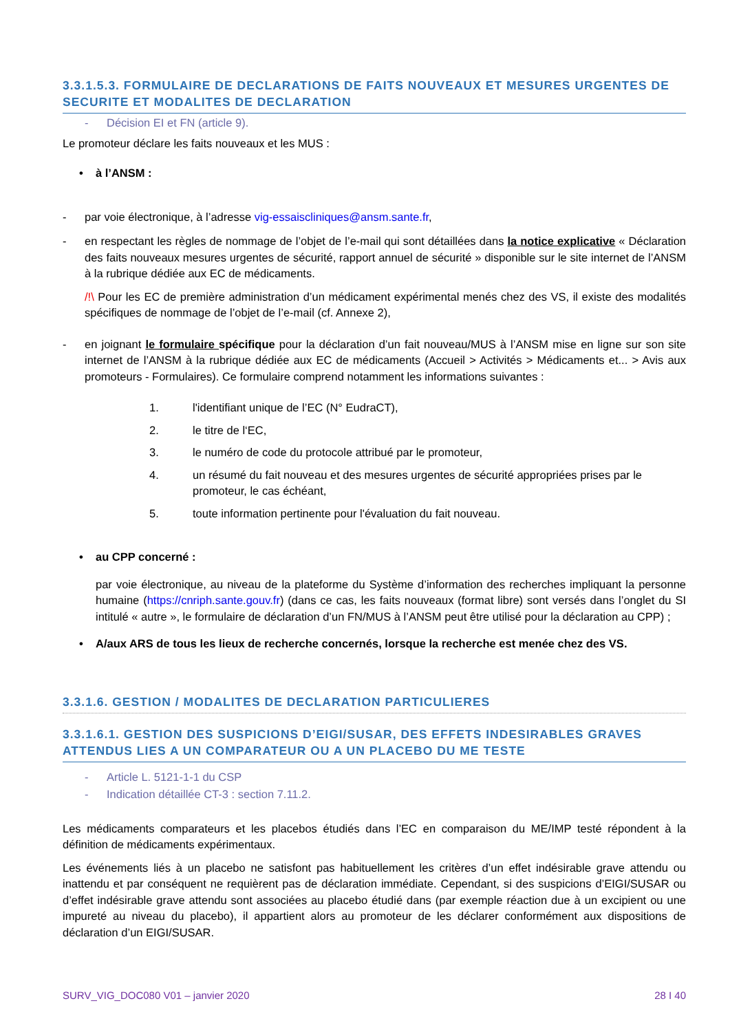3.3.1.5.3. FORMULAIRE DE DECLARATIONS DE FAITS NOUVEAUX ET MESURES URGENTES DE SECURITE ET MODALITES DE DECLARATION
- Décision EI et FN (article 9).
Le promoteur déclare les faits nouveaux et les MUS :
• à l’ANSM :
- par voie électronique, à l’adresse vig-essaiscliniques@ansm.sante.fr,
- en respectant les règles de nommage de l’objet de l’e-mail qui sont détaillées dans la notice explicative « Déclaration des faits nouveaux mesures urgentes de sécurité, rapport annuel de sécurité » disponible sur le site internet de l’ANSM à la rubrique dédiée aux EC de médicaments.
/!\ Pour les EC de première administration d’un médicament expérimental menés chez des VS, il existe des modalités spécifiques de nommage de l’objet de l’e-mail (cf. Annexe 2),
- en joignant le formulaire spécifique pour la déclaration d’un fait nouveau/MUS à l’ANSM mise en ligne sur son site internet de l’ANSM à la rubrique dédiée aux EC de médicaments (Accueil > Activités > Médicaments et... > Avis aux promoteurs - Formulaires). Ce formulaire comprend notamment les informations suivantes :
1. l'identifiant unique de l’EC (N° EudraCT),
2. le titre de l‘EC,
3. le numéro de code du protocole attribué par le promoteur,
4. un résumé du fait nouveau et des mesures urgentes de sécurité appropriées prises par le promoteur, le cas échéant,
5. toute information pertinente pour l'évaluation du fait nouveau.
• au CPP concerné :
par voie électronique, au niveau de la plateforme du Système d’information des recherches impliquant la personne humaine (https://cnriph.sante.gouv.fr) (dans ce cas, les faits nouveaux (format libre) sont versés dans l’onglet du SI intitulé « autre », le formulaire de déclaration d’un FN/MUS à l’ANSM peut être utilisé pour la déclaration au CPP) ;
• A/aux ARS de tous les lieux de recherche concernés, lorsque la recherche est menée chez des VS.
3.3.1.6. GESTION / MODALITES DE DECLARATION PARTICULIERES
3.3.1.6.1. GESTION DES SUSPICIONS D’EIGI/SUSAR, DES EFFETS INDESIRABLES GRAVES ATTENDUS LIES A UN COMPARATEUR OU A UN PLACEBO DU ME TESTE
- Article L. 5121-1-1 du CSP
- Indication détaillée CT-3 : section 7.11.2.
Les médicaments comparateurs et les placebos étudiés dans l’EC en comparaison du ME/IMP testé répondent à la définition de médicaments expérimentaux.
Les événements liés à un placebo ne satisfont pas habituellement les critères d’un effet indésirable grave attendu ou inattendu et par conséquent ne requièrent pas de déclaration immédiate. Cependant, si des suspicions d’EIGI/SUSAR ou d’effet indésirable grave attendu sont associées au placebo étudié dans (par exemple réaction due à un excipient ou une impureté au niveau du placebo), il appartient alors au promoteur de les déclarer conformément aux dispositions de déclaration d’un EIGI/SUSAR.
SURV_VIG_DOC080 V01 – janvier 2020 28 I 40